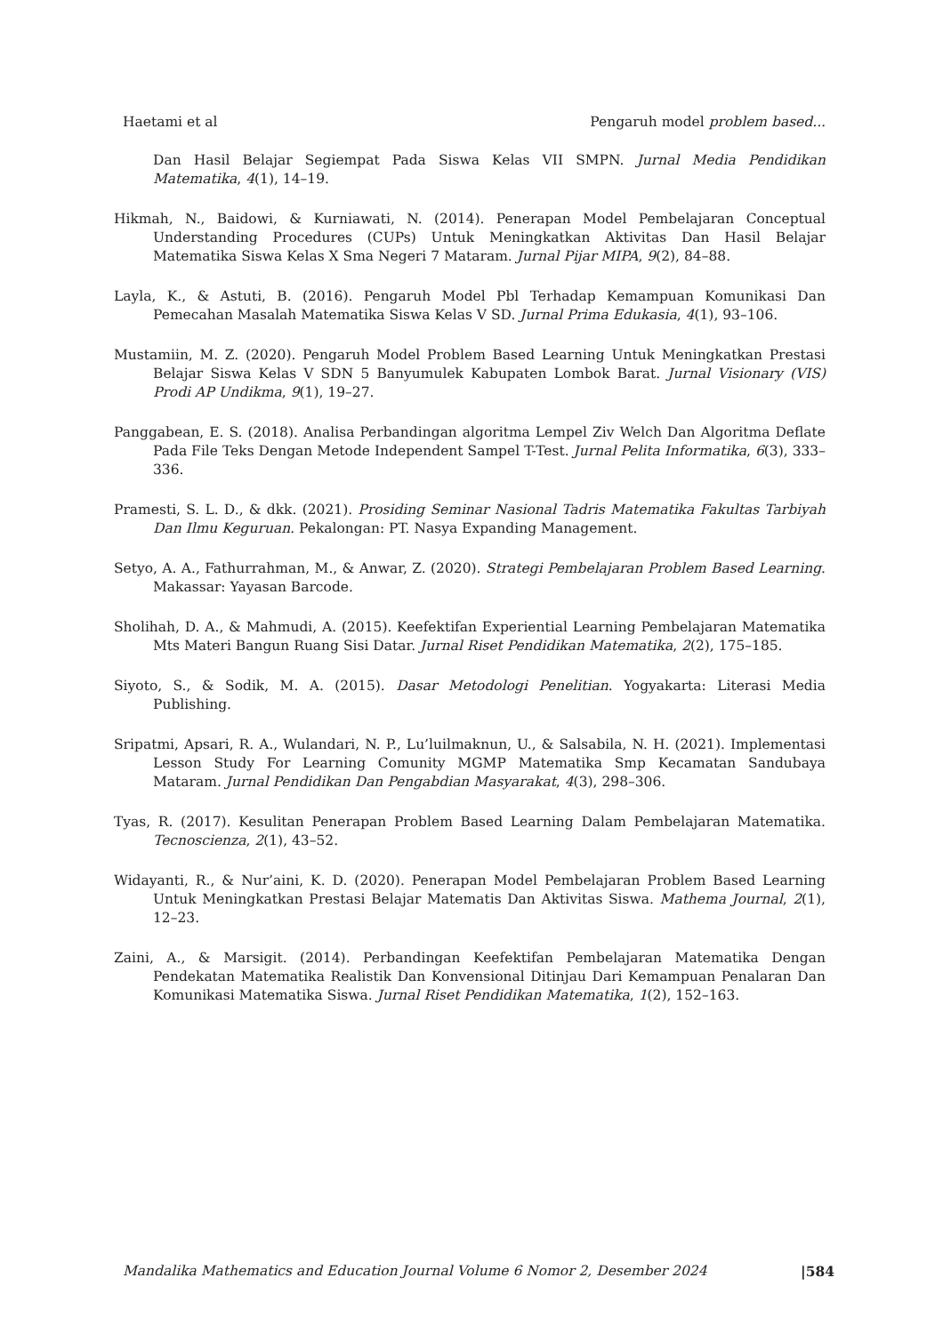Haetami et al Pengaruh model problem based...
Dan Hasil Belajar Segiempat Pada Siswa Kelas VII SMPN. Jurnal Media Pendidikan Matematika, 4(1), 14–19.
Hikmah, N., Baidowi, & Kurniawati, N. (2014). Penerapan Model Pembelajaran Conceptual Understanding Procedures (CUPs) Untuk Meningkatkan Aktivitas Dan Hasil Belajar Matematika Siswa Kelas X Sma Negeri 7 Mataram. Jurnal Pijar MIPA, 9(2), 84–88.
Layla, K., & Astuti, B. (2016). Pengaruh Model Pbl Terhadap Kemampuan Komunikasi Dan Pemecahan Masalah Matematika Siswa Kelas V SD. Jurnal Prima Edukasia, 4(1), 93–106.
Mustamiin, M. Z. (2020). Pengaruh Model Problem Based Learning Untuk Meningkatkan Prestasi Belajar Siswa Kelas V SDN 5 Banyumulek Kabupaten Lombok Barat. Jurnal Visionary (VIS) Prodi AP Undikma, 9(1), 19–27.
Panggabean, E. S. (2018). Analisa Perbandingan algoritma Lempel Ziv Welch Dan Algoritma Deflate Pada File Teks Dengan Metode Independent Sampel T-Test. Jurnal Pelita Informatika, 6(3), 333–336.
Pramesti, S. L. D., & dkk. (2021). Prosiding Seminar Nasional Tadris Matematika Fakultas Tarbiyah Dan Ilmu Keguruan. Pekalongan: PT. Nasya Expanding Management.
Setyo, A. A., Fathurrahman, M., & Anwar, Z. (2020). Strategi Pembelajaran Problem Based Learning. Makassar: Yayasan Barcode.
Sholihah, D. A., & Mahmudi, A. (2015). Keefektifan Experiential Learning Pembelajaran Matematika Mts Materi Bangun Ruang Sisi Datar. Jurnal Riset Pendidikan Matematika, 2(2), 175–185.
Siyoto, S., & Sodik, M. A. (2015). Dasar Metodologi Penelitian. Yogyakarta: Literasi Media Publishing.
Sripatmi, Apsari, R. A., Wulandari, N. P., Lu’luilmaknun, U., & Salsabila, N. H. (2021). Implementasi Lesson Study For Learning Comunity MGMP Matematika Smp Kecamatan Sandubaya Mataram. Jurnal Pendidikan Dan Pengabdian Masyarakat, 4(3), 298–306.
Tyas, R. (2017). Kesulitan Penerapan Problem Based Learning Dalam Pembelajaran Matematika. Tecnoscienza, 2(1), 43–52.
Widayanti, R., & Nur’aini, K. D. (2020). Penerapan Model Pembelajaran Problem Based Learning Untuk Meningkatkan Prestasi Belajar Matematis Dan Aktivitas Siswa. Mathema Journal, 2(1), 12–23.
Zaini, A., & Marsigit. (2014). Perbandingan Keefektifan Pembelajaran Matematika Dengan Pendekatan Matematika Realistik Dan Konvensional Ditinjau Dari Kemampuan Penalaran Dan Komunikasi Matematika Siswa. Jurnal Riset Pendidikan Matematika, 1(2), 152–163.
Mandalika Mathematics and Education Journal Volume 6 Nomor 2, Desember 2024 |584